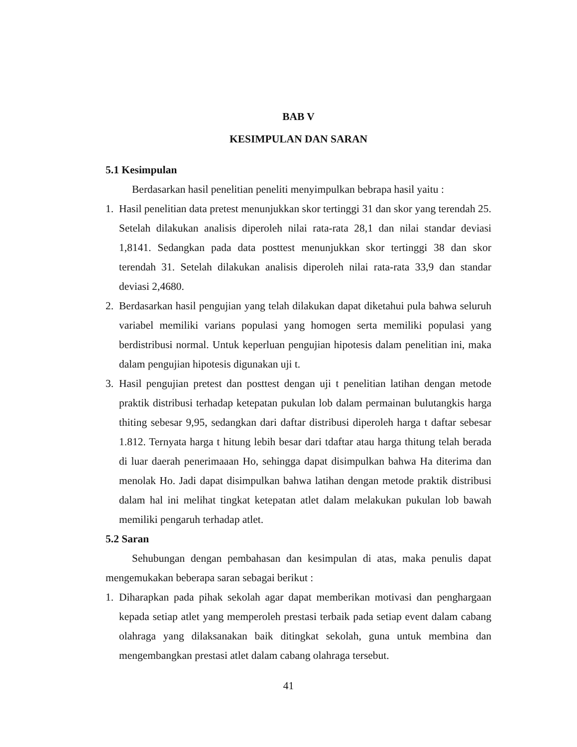BAB V
KESIMPULAN DAN SARAN
5.1 Kesimpulan
Berdasarkan hasil penelitian peneliti menyimpulkan bebrapa hasil yaitu :
1. Hasil penelitian data pretest menunjukkan skor tertinggi 31 dan skor yang terendah 25. Setelah dilakukan analisis diperoleh nilai rata-rata 28,1 dan nilai standar deviasi 1,8141. Sedangkan pada data posttest menunjukkan skor tertinggi 38 dan skor terendah 31. Setelah dilakukan analisis diperoleh nilai rata-rata 33,9 dan standar deviasi 2,4680.
2. Berdasarkan hasil pengujian yang telah dilakukan dapat diketahui pula bahwa seluruh variabel memiliki varians populasi yang homogen serta memiliki populasi yang berdistribusi normal. Untuk keperluan pengujian hipotesis dalam penelitian ini, maka dalam pengujian hipotesis digunakan uji t.
3. Hasil pengujian pretest dan posttest dengan uji t penelitian latihan dengan metode praktik distribusi terhadap ketepatan pukulan lob dalam permainan bulutangkis harga thiting sebesar 9,95, sedangkan dari daftar distribusi diperoleh harga t daftar sebesar 1.812. Ternyata harga t hitung lebih besar dari tdaftar atau harga thitung telah berada di luar daerah penerimaaan Ho, sehingga dapat disimpulkan bahwa Ha diterima dan menolak Ho. Jadi dapat disimpulkan bahwa latihan dengan metode praktik distribusi dalam hal ini melihat tingkat ketepatan atlet dalam melakukan pukulan lob bawah memiliki pengaruh terhadap atlet.
5.2 Saran
Sehubungan dengan pembahasan dan kesimpulan di atas, maka penulis dapat mengemukakan beberapa saran sebagai berikut :
1. Diharapkan pada pihak sekolah agar dapat memberikan motivasi dan penghargaan kepada setiap atlet yang memperoleh prestasi terbaik pada setiap event dalam cabang olahraga yang dilaksanakan baik ditingkat sekolah, guna untuk membina dan mengembangkan prestasi atlet dalam cabang olahraga tersebut.
41